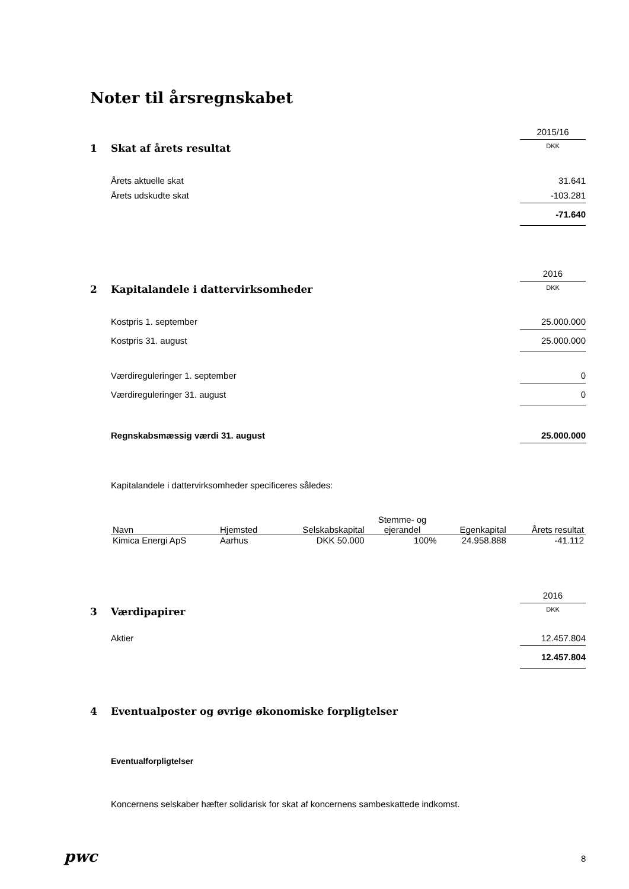Noter til årsregnskabet
| | | 2015/16 |
| 1 | Skat af årets resultat | DKK |
| | Årets aktuelle skat | 31.641 |
| | Årets udskudte skat | -103.281 |
| | | -71.640 |
| | | 2016 |
| 2 | Kapitalandele i dattervirksomheder | DKK |
| | Kostpris 1. september | 25.000.000 |
| | Kostpris 31. august | 25.000.000 |
| | Værdireguleringer 1. september | 0 |
| | Værdireguleringer 31. august | 0 |
| | Regnskabsmæssig værdi 31. august | 25.000.000 |
| | Kapitalandele i dattervirksomheder specificeres således: | |
| | / Navn / Hjemsted / Selskabskapital / Stemme- og ejerandel / Egenkapital / Årets resultat / / Kimica Energi ApS / Aarhus / DKK 50.000 / 100% / 24.958.888 / -41.112 / | |
| | | 2016 |
| 3 | Værdipapirer | DKK |
| | Aktier | 12.457.804 |
| | | 12.457.804 |
| 4 | Eventualposter og øvrige økonomiske forpligtelser | |
| | Eventualforpligtelser | |
| | Koncernens selskaber hæfter solidarisk for skat af koncernens sambeskattede indkomst. | |
pwc 8